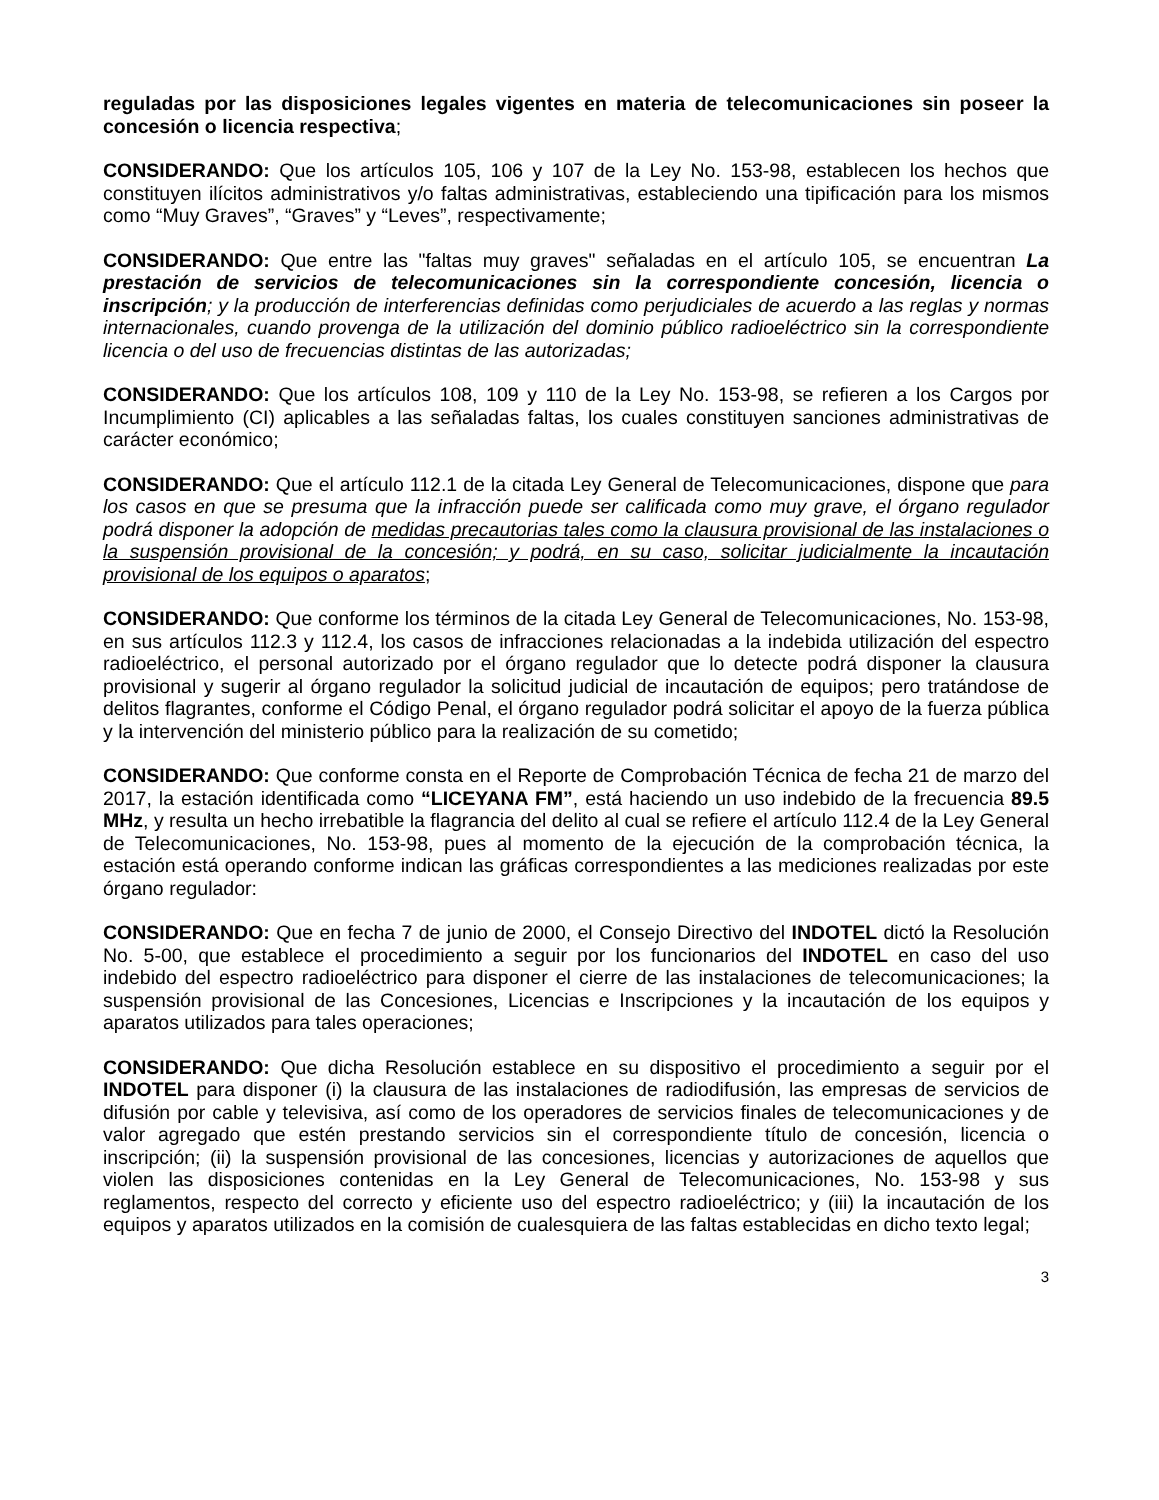reguladas por las disposiciones legales vigentes en materia de telecomunicaciones sin poseer la concesión o licencia respectiva;
CONSIDERANDO: Que los artículos 105, 106 y 107 de la Ley No. 153-98, establecen los hechos que constituyen ilícitos administrativos y/o faltas administrativas, estableciendo una tipificación para los mismos como “Muy Graves”, “Graves” y “Leves”, respectivamente;
CONSIDERANDO: Que entre las "faltas muy graves" señaladas en el artículo 105, se encuentran La prestación de servicios de telecomunicaciones sin la correspondiente concesión, licencia o inscripción; y la producción de interferencias definidas como perjudiciales de acuerdo a las reglas y normas internacionales, cuando provenga de la utilización del dominio público radioeléctrico sin la correspondiente licencia o del uso de frecuencias distintas de las autorizadas;
CONSIDERANDO: Que los artículos 108, 109 y 110 de la Ley No. 153-98, se refieren a los Cargos por Incumplimiento (CI) aplicables a las señaladas faltas, los cuales constituyen sanciones administrativas de carácter económico;
CONSIDERANDO: Que el artículo 112.1 de la citada Ley General de Telecomunicaciones, dispone que para los casos en que se presuma que la infracción puede ser calificada como muy grave, el órgano regulador podrá disponer la adopción de medidas precautorias tales como la clausura provisional de las instalaciones o la suspensión provisional de la concesión; y podrá, en su caso, solicitar judicialmente la incautación provisional de los equipos o aparatos;
CONSIDERANDO: Que conforme los términos de la citada Ley General de Telecomunicaciones, No. 153-98, en sus artículos 112.3 y 112.4, los casos de infracciones relacionadas a la indebida utilización del espectro radioeléctrico, el personal autorizado por el órgano regulador que lo detecte podrá disponer la clausura provisional y sugerir al órgano regulador la solicitud judicial de incautación de equipos; pero tratándose de delitos flagrantes, conforme el Código Penal, el órgano regulador podrá solicitar el apoyo de la fuerza pública y la intervención del ministerio público para la realización de su cometido;
CONSIDERANDO: Que conforme consta en el Reporte de Comprobación Técnica de fecha 21 de marzo del 2017, la estación identificada como “LICEYANA FM”, está haciendo un uso indebido de la frecuencia 89.5 MHz, y resulta un hecho irrebatible la flagrancia del delito al cual se refiere el artículo 112.4 de la Ley General de Telecomunicaciones, No. 153-98, pues al momento de la ejecución de la comprobación técnica, la estación está operando conforme indican las gráficas correspondientes a las mediciones realizadas por este órgano regulador:
CONSIDERANDO: Que en fecha 7 de junio de 2000, el Consejo Directivo del INDOTEL dictó la Resolución No. 5-00, que establece el procedimiento a seguir por los funcionarios del INDOTEL en caso del uso indebido del espectro radioeléctrico para disponer el cierre de las instalaciones de telecomunicaciones; la suspensión provisional de las Concesiones, Licencias e Inscripciones y la incautación de los equipos y aparatos utilizados para tales operaciones;
CONSIDERANDO: Que dicha Resolución establece en su dispositivo el procedimiento a seguir por el INDOTEL para disponer (i) la clausura de las instalaciones de radiodifusión, las empresas de servicios de difusión por cable y televisiva, así como de los operadores de servicios finales de telecomunicaciones y de valor agregado que estén prestando servicios sin el correspondiente título de concesión, licencia o inscripción; (ii) la suspensión provisional de las concesiones, licencias y autorizaciones de aquellos que violen las disposiciones contenidas en la Ley General de Telecomunicaciones, No. 153-98 y sus reglamentos, respecto del correcto y eficiente uso del espectro radioeléctrico; y (iii) la incautación de los equipos y aparatos utilizados en la comisión de cualesquiera de las faltas establecidas en dicho texto legal;
3